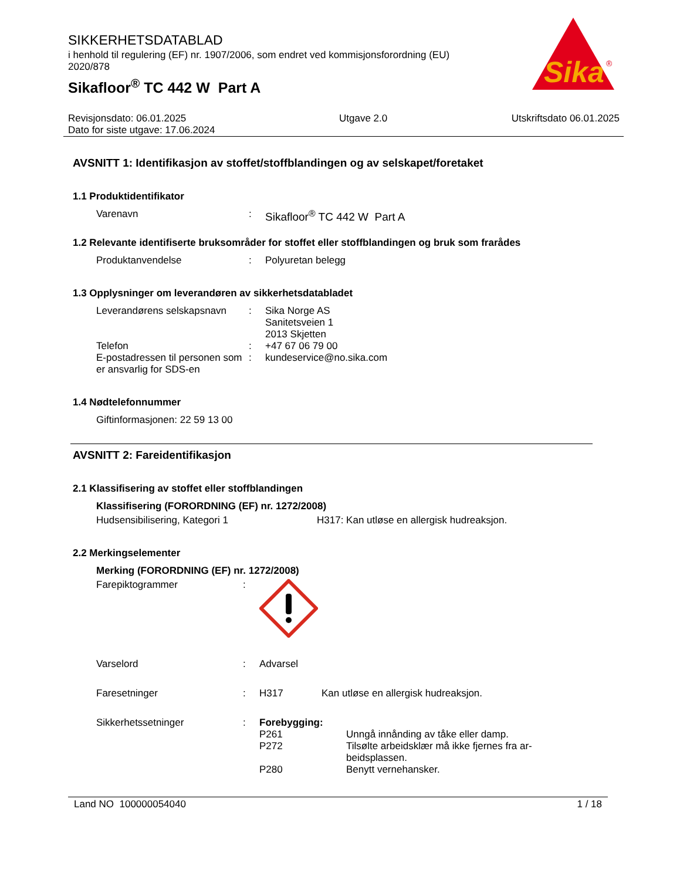Sika
®
SIKKERHETSDATABLAD
i henhold til regulering (EF) nr. 1907/2006, som endret ved kommisjonsforordning (EU) 2020/878
Sikafloor<sup>®</sup> TC 442 W Part A
Revisjonsdato: 06.01.2025
Dato for siste utgave: 17.06.2024
Utgave 2.0 Utskriftsdato 06.01.2025
AVSNITT 1: Identifikasjon av stoffet/stoffblandingen og av selskapet/foretaket
1.1 Produktidentifikator
Varenavn : Sikafloor<sup>®</sup> TC 442 W Part A
1.2 Relevante identifiserte bruksområder for stoffet eller stoffblandingen og bruk som frarådes
Produktanvendelse : Polyuretan belegg
1.3 Opplysninger om leverandøren av sikkerhetsdatabladet
Leverandørens selskapsnavn
: Sika Norge AS
Sanitetsveien 1
2013 Skjetten
Telefon : +47 67 06 79 00
E-postadressen til personen som er ansvarlig for SDS-en
: kundeservice@no.sika.com
1.4 Nødtelefonnummer
Giftinformasjonen: 22 59 13 00
AVSNITT 2: Fareidentifikasjon
2.1 Klassifisering av stoffet eller stoffblandingen
Klassifisering (FORORDNING (EF) nr. 1272/2008)
Hudsensibilisering, Kategori 1 H317: Kan utløse en allergisk hudreaksjon.
2.2 Merkingselementer
Merking (FORORDNING (EF) nr. 1272/2008)
Farepiktogrammer :
Varselord : Advarsel
Faresetninger : H317 Kan utløse en allergisk hudreaksjon.
Sikkerhetssetninger : Forebygging:
P261 Unngå innånding av tåke eller damp.
P272 Tilsølte arbeidsklær må ikke fjernes fra ar-beidsplassen.
P280 Benytt vernehansker.
Land NO 100000054040 1 / 18